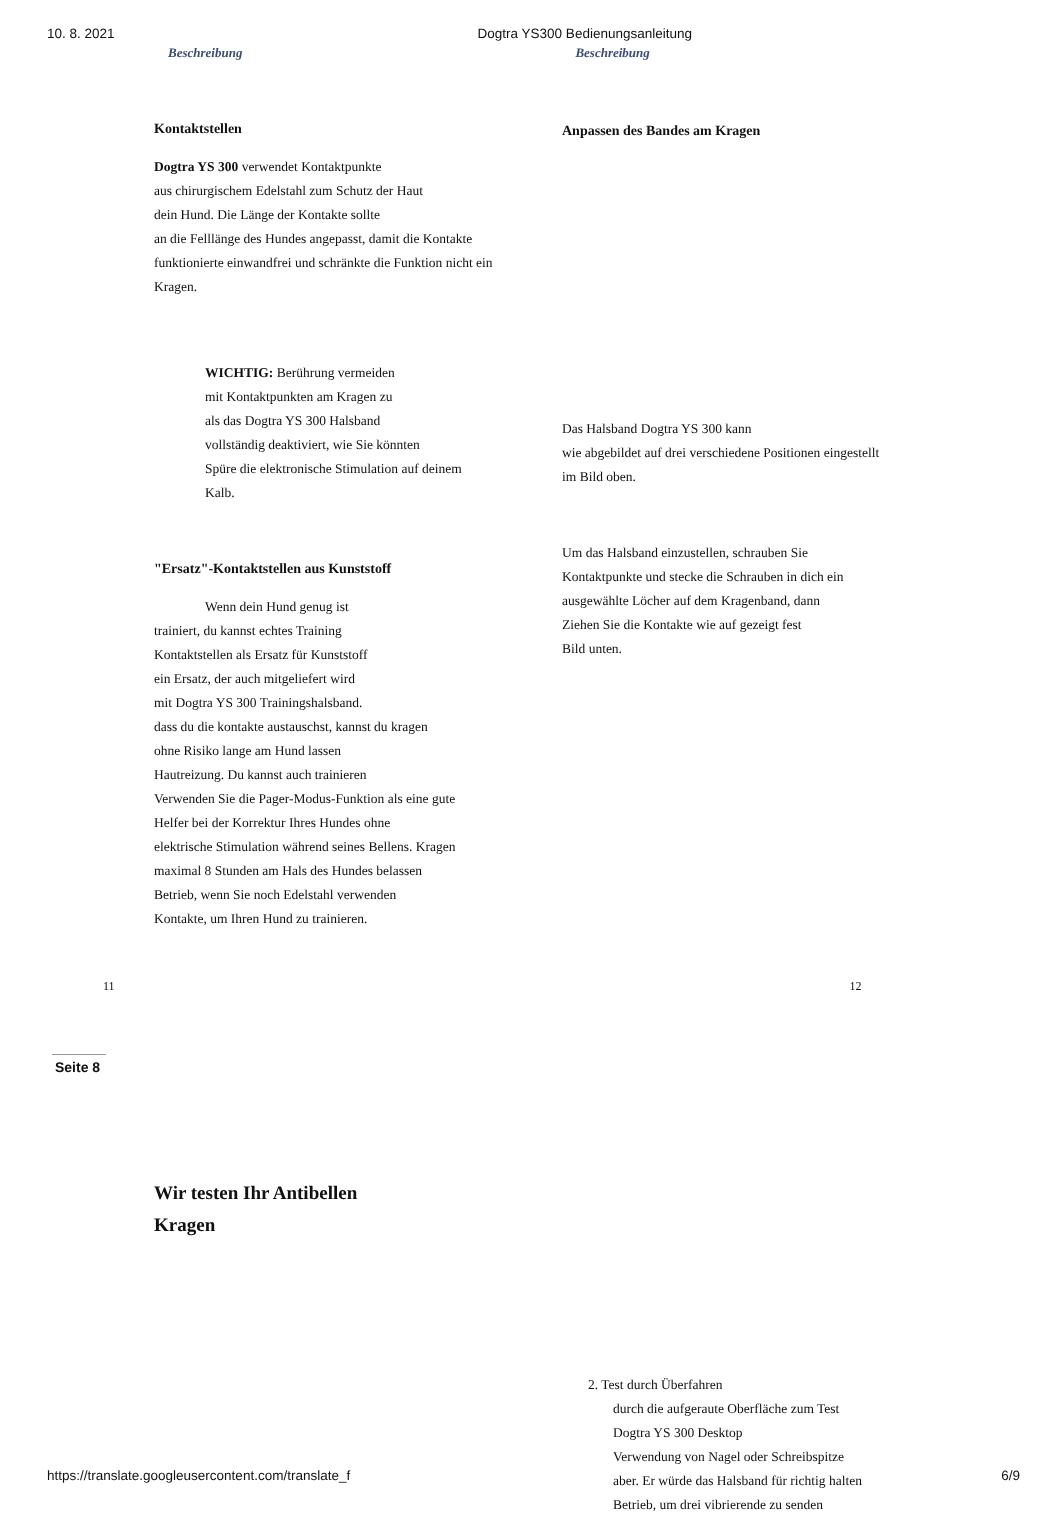10. 8. 2021 Dogtra YS300 Bedienungsanleitung
Beschreibung Beschreibung
Kontaktstellen
Dogtra YS 300 verwendet Kontaktpunkte
aus chirurgischem Edelstahl zum Schutz der Haut
dein Hund. Die Länge der Kontakte sollte
an die Felllänge des Hundes angepasst, damit die Kontakte
funktionierte einwandfrei und schränkte die Funktion nicht ein
Kragen.
WICHTIG: Berührung vermeiden
mit Kontaktpunkten am Kragen zu
als das Dogtra YS 300 Halsband
vollständig deaktiviert, wie Sie könnten
Spüre die elektronische Stimulation auf deinem
Kalb.
"Ersatz"-Kontaktstellen aus Kunststoff
Wenn dein Hund genug ist
trainiert, du kannst echtes Training
Kontaktstellen als Ersatz für Kunststoff
ein Ersatz, der auch mitgeliefert wird
mit Dogtra YS 300 Trainingshalsband.
dass du die kontakte austauschst, kannst du kragen
ohne Risiko lange am Hund lassen
Hautreizung. Du kannst auch trainieren
Verwenden Sie die Pager-Modus-Funktion als eine gute
Helfer bei der Korrektur Ihres Hundes ohne
elektrische Stimulation während seines Bellens. Kragen
maximal 8 Stunden am Hals des Hundes belassen
Betrieb, wenn Sie noch Edelstahl verwenden
Kontakte, um Ihren Hund zu trainieren.
Anpassen des Bandes am Kragen
Das Halsband Dogtra YS 300 kann
wie abgebildet auf drei verschiedene Positionen eingestellt
im Bild oben.
Um das Halsband einzustellen, schrauben Sie
Kontaktpunkte und stecke die Schrauben in dich ein
ausgewählte Löcher auf dem Kragenband, dann
Ziehen Sie die Kontakte wie auf gezeigt fest
Bild unten.
11 12
Seite 8
Wir testen Ihr Antibellen
Kragen
2. Test durch Überfahren
durch die aufgeraute Oberfläche zum Test
Dogtra YS 300 Desktop
Verwendung von Nagel oder Schreibspitze
aber. Er würde das Halsband für richtig halten
Betrieb, um drei vibrierende zu senden
https://translate.googleusercontent.com/translate_f 6/9